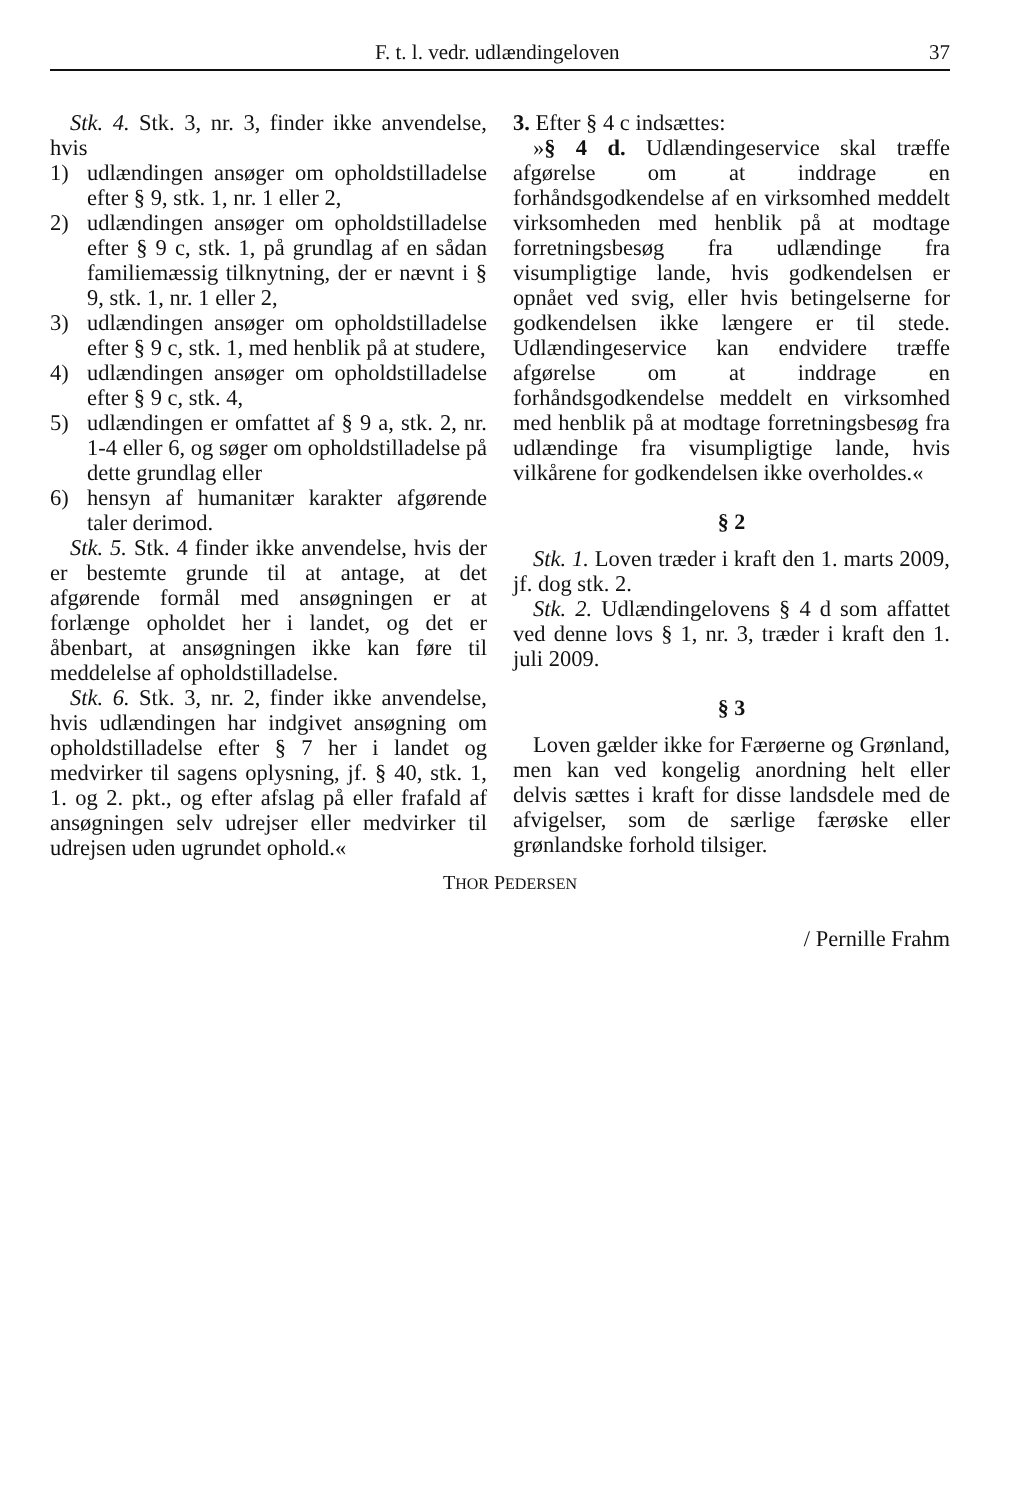F. t. l. vedr. udlændingeloven 37
Stk. 4. Stk. 3, nr. 3, finder ikke anvendelse, hvis
1) udlændingen ansøger om opholdstilladelse efter § 9, stk. 1, nr. 1 eller 2,
2) udlændingen ansøger om opholdstilladelse efter § 9 c, stk. 1, på grundlag af en sådan familiemæssig tilknytning, der er nævnt i § 9, stk. 1, nr. 1 eller 2,
3) udlændingen ansøger om opholdstilladelse efter § 9 c, stk. 1, med henblik på at studere,
4) udlændingen ansøger om opholdstilladelse efter § 9 c, stk. 4,
5) udlændingen er omfattet af § 9 a, stk. 2, nr. 1-4 eller 6, og søger om opholdstilladelse på dette grundlag eller
6) hensyn af humanitær karakter afgørende taler derimod.
Stk. 5. Stk. 4 finder ikke anvendelse, hvis der er bestemte grunde til at antage, at det afgørende formål med ansøgningen er at forlænge opholdet her i landet, og det er åbenbart, at ansøgningen ikke kan føre til meddelelse af opholdstilladelse.
Stk. 6. Stk. 3, nr. 2, finder ikke anvendelse, hvis udlændingen har indgivet ansøgning om opholdstilladelse efter § 7 her i landet og medvirker til sagens oplysning, jf. § 40, stk. 1, 1. og 2. pkt., og efter afslag på eller frafald af ansøgningen selv udrejser eller medvirker til udrejsen uden ugrundet ophold.«
3. Efter § 4 c indsættes:
»§ 4 d. Udlændingeservice skal træffe afgørelse om at inddrage en forhåndsgodkendelse af en virksomhed meddelt virksomheden med henblik på at modtage forretningsbesøg fra udlændinge fra visumpligtige lande, hvis godkendelsen er opnået ved svig, eller hvis betingelserne for godkendelsen ikke længere er til stede. Udlændingeservice kan endvidere træffe afgørelse om at inddrage en forhåndsgodkendelse meddelt en virksomhed med henblik på at modtage forretningsbesøg fra udlændinge fra visumpligtige lande, hvis vilkårene for godkendelsen ikke overholdes.«
§ 2
Stk. 1. Loven træder i kraft den 1. marts 2009, jf. dog stk. 2.
Stk. 2. Udlændingelovens § 4 d som affattet ved denne lovs § 1, nr. 3, træder i kraft den 1. juli 2009.
§ 3
Loven gælder ikke for Færøerne og Grønland, men kan ved kongelig anordning helt eller delvis sættes i kraft for disse landsdele med de afvigelser, som de særlige færøske eller grønlandske forhold tilsiger.
THOR PEDERSEN
/ Pernille Frahm